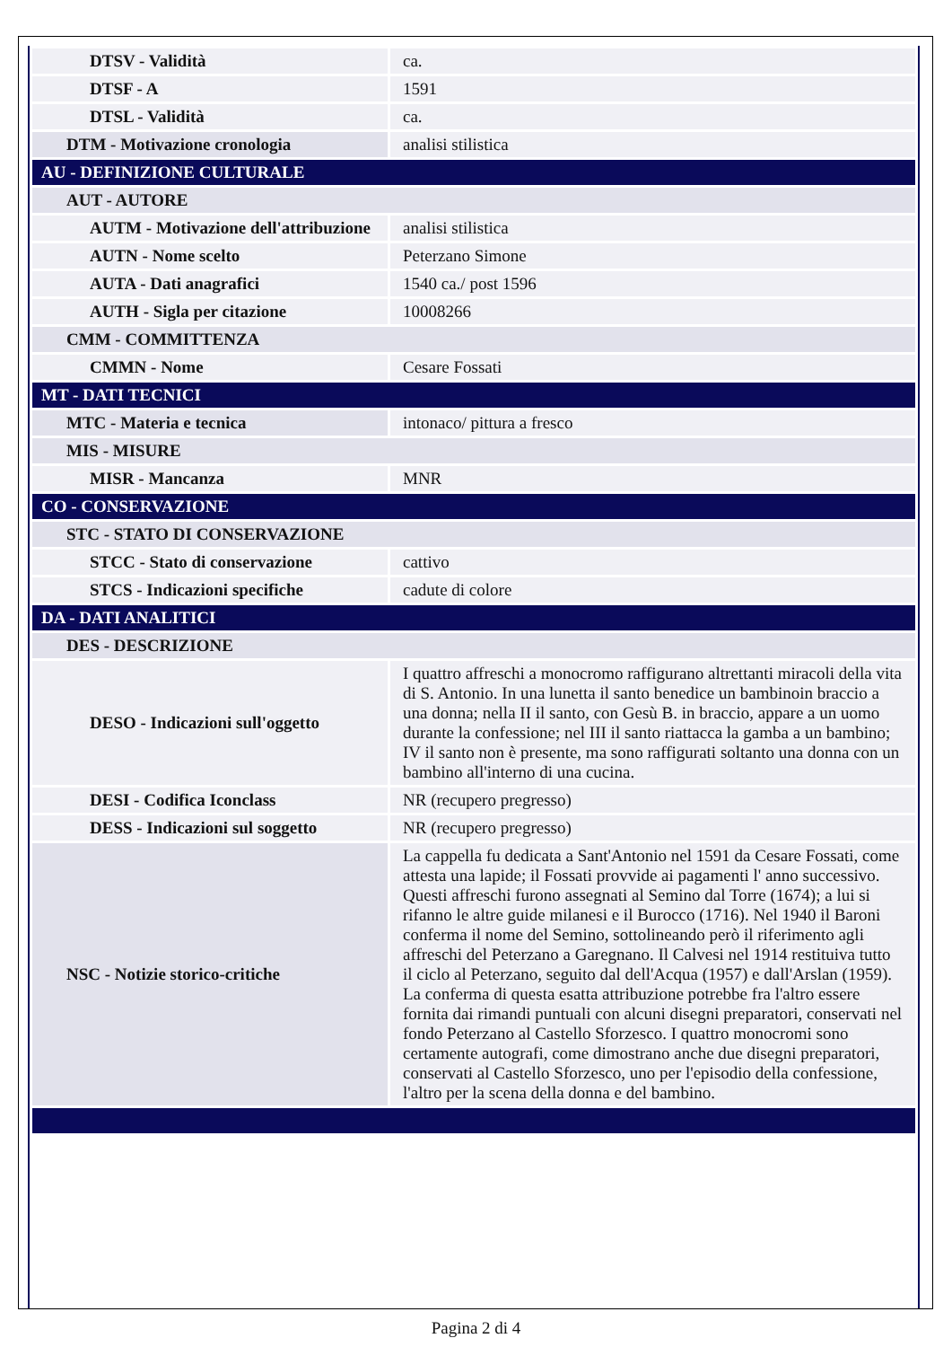| DTSV - Validità | ca. |
| DTSF - A | 1591 |
| DTSL - Validità | ca. |
| DTM - Motivazione cronologia | analisi stilistica |
| AU - DEFINIZIONE CULTURALE | |
| AUT - AUTORE | |
| AUTM - Motivazione dell'attribuzione | analisi stilistica |
| AUTN - Nome scelto | Peterzano Simone |
| AUTA - Dati anagrafici | 1540 ca./ post 1596 |
| AUTH - Sigla per citazione | 10008266 |
| CMM - COMMITTENZA | |
| CMMN - Nome | Cesare Fossati |
| MT - DATI TECNICI | |
| MTC - Materia e tecnica | intonaco/ pittura a fresco |
| MIS - MISURE | |
| MISR - Mancanza | MNR |
| CO - CONSERVAZIONE | |
| STC - STATO DI CONSERVAZIONE | |
| STCC - Stato di conservazione | cattivo |
| STCS - Indicazioni specifiche | cadute di colore |
| DA - DATI ANALITICI | |
| DES - DESCRIZIONE | |
| DESO - Indicazioni sull'oggetto | I quattro affreschi a monocromo raffigurano altrettanti miracoli della vita di S. Antonio. In una lunetta il santo benedice un bambinoin braccio a una donna; nella II il santo, con Gesù B. in braccio, appare a un uomo durante la confessione; nel III il santo riattacca la gamba a un bambino; IV il santo non è presente, ma sono raffigurati soltanto una donna con un bambino all'interno di una cucina. |
| DESI - Codifica Iconclass | NR (recupero pregresso) |
| DESS - Indicazioni sul soggetto | NR (recupero pregresso) |
| NSC - Notizie storico-critiche | La cappella fu dedicata a Sant'Antonio nel 1591 da Cesare Fossati, come attesta una lapide; il Fossati provvide ai pagamenti l' anno successivo. Questi affreschi furono assegnati al Semino dal Torre (1674); a lui si rifanno le altre guide milanesi e il Burocco (1716). Nel 1940 il Baroni conferma il nome del Semino, sottolineando però il riferimento agli affreschi del Peterzano a Garegnano. Il Calvesi nel 1914 restituiva tutto il ciclo al Peterzano, seguito dal dell'Acqua (1957) e dall'Arslan (1959). La conferma di questa esatta attribuzione potrebbe fra l'altro essere fornita dai rimandi puntuali con alcuni disegni preparatori, conservati nel fondo Peterzano al Castello Sforzesco. I quattro monocromi sono certamente autografi, come dimostrano anche due disegni preparatori, conservati al Castello Sforzesco, uno per l'episodio della confessione, l'altro per la scena della donna e del bambino. |
Pagina 2 di 4